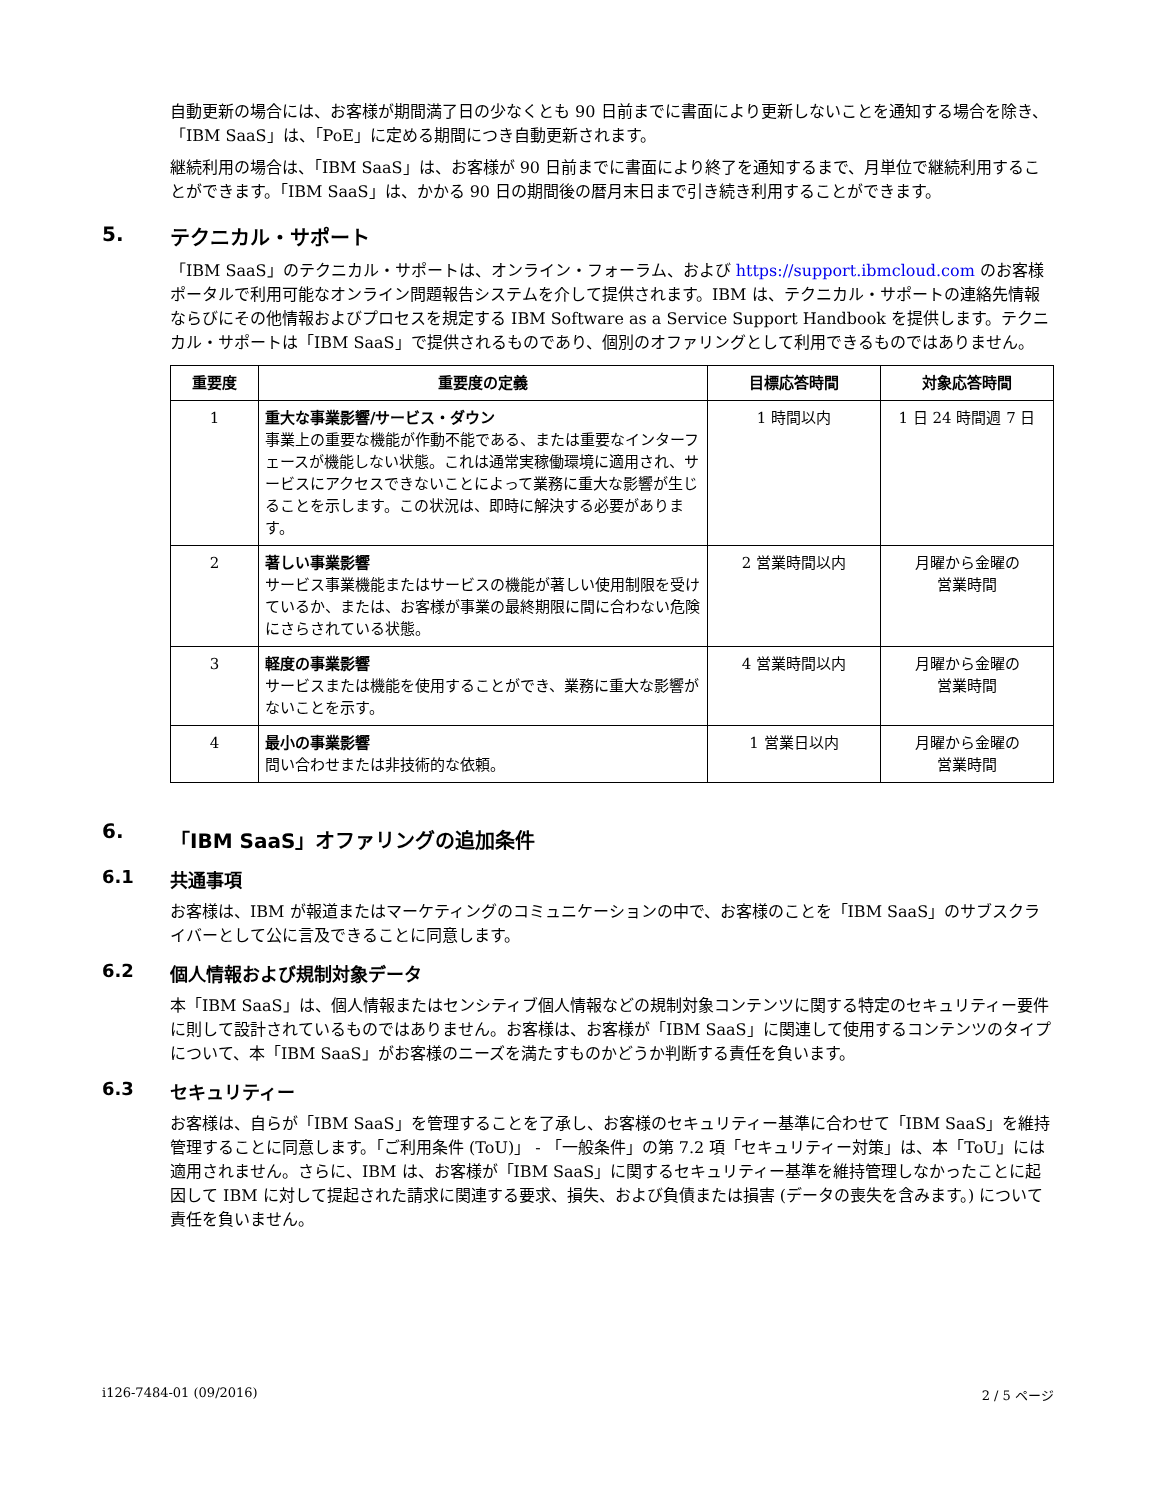自動更新の場合には、お客様が期間満了日の少なくとも 90 日前までに書面により更新しないことを通知する場合を除き、「IBM SaaS」は、「PoE」に定める期間につき自動更新されます。
継続利用の場合は、「IBM SaaS」は、お客様が 90 日前までに書面により終了を通知するまで、月単位で継続利用することができます。「IBM SaaS」は、かかる 90 日の期間後の暦月末日まで引き続き利用することができます。
5. テクニカル・サポート
「IBM SaaS」のテクニカル・サポートは、オンライン・フォーラム、および https://support.ibmcloud.com のお客様ポータルで利用可能なオンライン問題報告システムを介して提供されます。IBM は、テクニカル・サポートの連絡先情報ならびにその他情報およびプロセスを規定する IBM Software as a Service Support Handbook を提供します。テクニカル・サポートは「IBM SaaS」で提供されるものであり、個別のオファリングとして利用できるものではありません。
| 重要度 | 重要度の定義 | 目標応答時間 | 対象応答時間 |
| --- | --- | --- | --- |
| 1 | 重大な事業影響/サービス・ダウン 事業上の重要な機能が作動不能である、または重要なインターフェースが機能しない状態。これは通常実稼働環境に適用され、サービスにアクセスできないことによって業務に重大な影響が生じることを示します。この状況は、即時に解決する必要があります。 | 1 時間以内 | 1 日 24 時間週 7 日 |
| 2 | 著しい事業影響 サービス事業機能またはサービスの機能が著しい使用制限を受けているか、または、お客様が事業の最終期限に間に合わない危険にさらされている状態。 | 2 営業時間以内 | 月曜から金曜の 営業時間 |
| 3 | 軽度の事業影響 サービスまたは機能を使用することができ、業務に重大な影響がないことを示す。 | 4 営業時間以内 | 月曜から金曜の 営業時間 |
| 4 | 最小の事業影響 問い合わせまたは非技術的な依頼。 | 1 営業日以内 | 月曜から金曜の 営業時間 |
6. 「IBM SaaS」オファリングの追加条件
6.1 共通事項
お客様は、IBM が報道またはマーケティングのコミュニケーションの中で、お客様のことを「IBM SaaS」のサブスクライバーとして公に言及できることに同意します。
6.2 個人情報および規制対象データ
本「IBM SaaS」は、個人情報またはセンシティブ個人情報などの規制対象コンテンツに関する特定のセキュリティー要件に則して設計されているものではありません。お客様は、お客様が「IBM SaaS」に関連して使用するコンテンツのタイプについて、本「IBM SaaS」がお客様のニーズを満たすものかどうか判断する責任を負います。
6.3 セキュリティー
お客様は、自らが「IBM SaaS」を管理することを了承し、お客様のセキュリティー基準に合わせて「IBM SaaS」を維持管理することに同意します。「ご利用条件 (ToU)」 - 「一般条件」の第 7.2 項「セキュリティー対策」は、本「ToU」には適用されません。さらに、IBM は、お客様が「IBM SaaS」に関するセキュリティー基準を維持管理しなかったことに起因して IBM に対して提起された請求に関連する要求、損失、および負債または損害 (データの喪失を含みます。) について責任を負いません。
i126-7484-01 (09/2016) 2 / 5 ページ